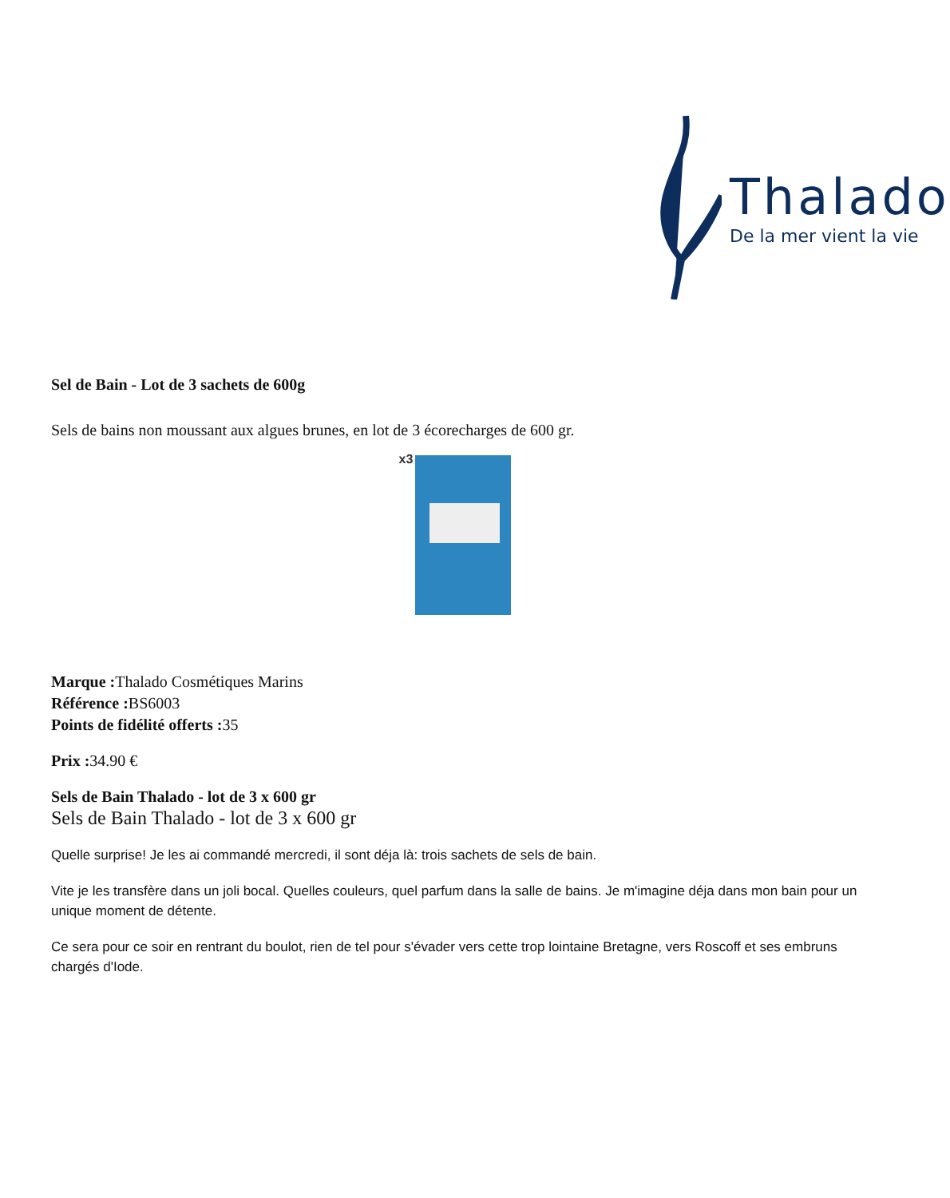Thalado
De la mer vient la vie
Sel de Bain - Lot de 3 sachets de 600g
Sels de bains non moussant aux algues brunes, en lot de 3 écorecharges de 600 gr.
x3
Marque : Thalado Cosmétiques Marins
Référence : BS6003
Points de fidélité offerts : 35
Prix : 34.90 €
Sels de Bain Thalado - lot de 3 x 600 gr
Sels de Bain Thalado - lot de 3 x 600 gr
Quelle surprise! Je les ai commandé mercredi, il sont déja là: trois sachets de sels de bain.
Vite je les transfère dans un joli bocal. Quelles couleurs, quel parfum dans la salle de bains. Je m'imagine déja dans mon bain pour un unique moment de détente.
Ce sera pour ce soir en rentrant du boulot, rien de tel pour s'évader vers cette trop lointaine Bretagne, vers Roscoff et ses embruns chargés d'Iode.